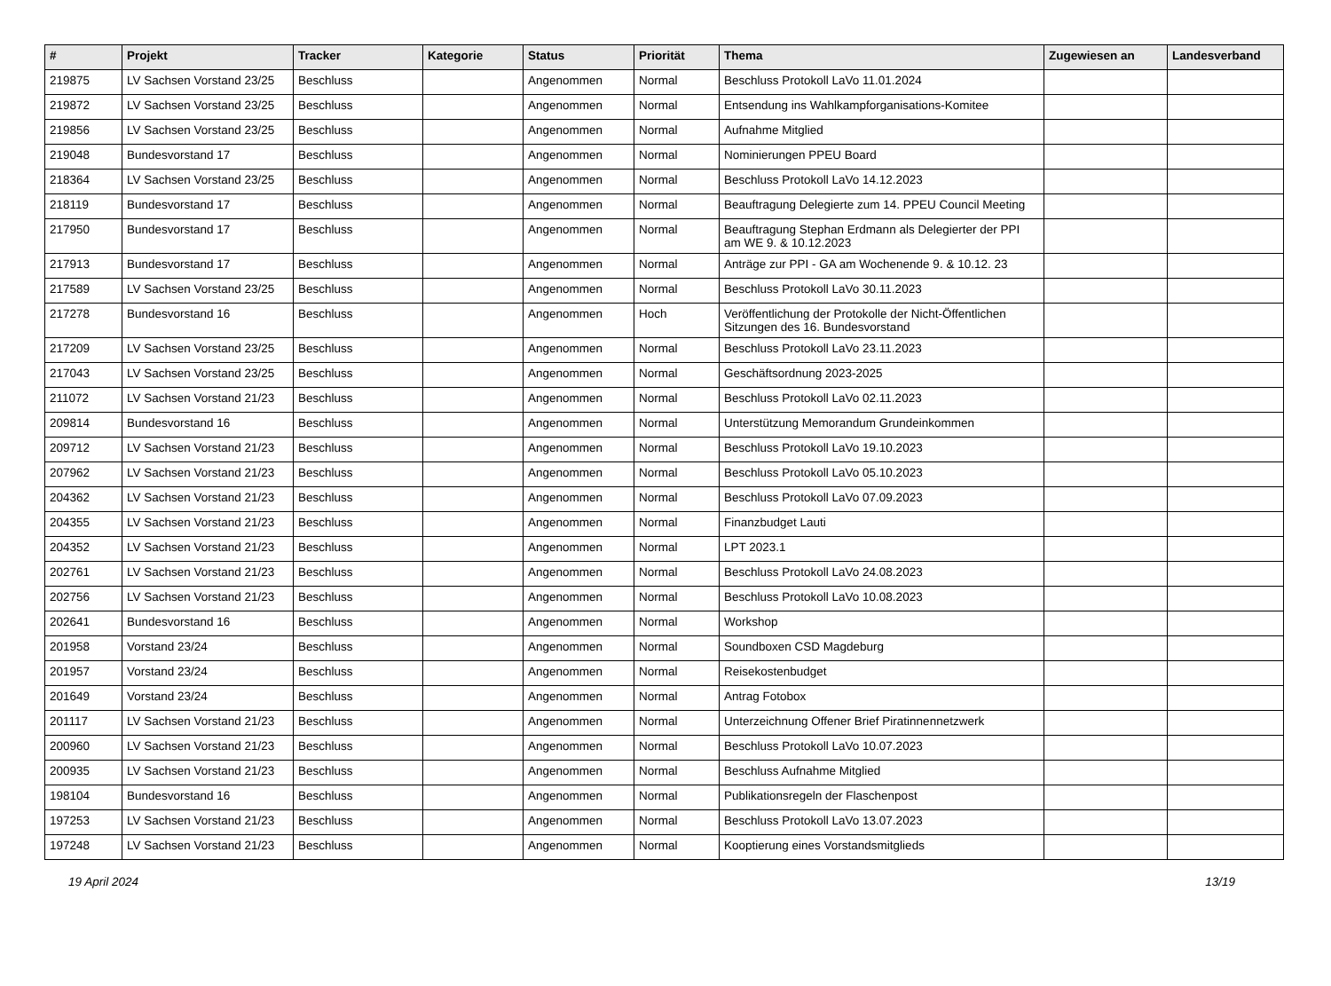| # | Projekt | Tracker | Kategorie | Status | Priorität | Thema | Zugewiesen an | Landesverband |
| --- | --- | --- | --- | --- | --- | --- | --- | --- |
| 219875 | LV Sachsen Vorstand 23/25 | Beschluss | | Angenommen | Normal | Beschluss Protokoll LaVo 11.01.2024 | | |
| 219872 | LV Sachsen Vorstand 23/25 | Beschluss | | Angenommen | Normal | Entsendung ins Wahlkampforganisations-Komitee | | |
| 219856 | LV Sachsen Vorstand 23/25 | Beschluss | | Angenommen | Normal | Aufnahme Mitglied | | |
| 219048 | Bundesvorstand 17 | Beschluss | | Angenommen | Normal | Nominierungen PPEU Board | | |
| 218364 | LV Sachsen Vorstand 23/25 | Beschluss | | Angenommen | Normal | Beschluss Protokoll LaVo 14.12.2023 | | |
| 218119 | Bundesvorstand 17 | Beschluss | | Angenommen | Normal | Beauftragung Delegierte zum 14. PPEU Council Meeting | | |
| 217950 | Bundesvorstand 17 | Beschluss | | Angenommen | Normal | Beauftragung Stephan Erdmann als Delegierter der PPI am WE 9. & 10.12.2023 | | |
| 217913 | Bundesvorstand 17 | Beschluss | | Angenommen | Normal | Anträge zur PPI - GA am Wochenende 9. & 10.12. 23 | | |
| 217589 | LV Sachsen Vorstand 23/25 | Beschluss | | Angenommen | Normal | Beschluss Protokoll LaVo 30.11.2023 | | |
| 217278 | Bundesvorstand 16 | Beschluss | | Angenommen | Hoch | Veröffentlichung der Protokolle der Nicht-Öffentlichen Sitzungen des 16. Bundesvorstand | | |
| 217209 | LV Sachsen Vorstand 23/25 | Beschluss | | Angenommen | Normal | Beschluss Protokoll LaVo 23.11.2023 | | |
| 217043 | LV Sachsen Vorstand 23/25 | Beschluss | | Angenommen | Normal | Geschäftsordnung 2023-2025 | | |
| 211072 | LV Sachsen Vorstand 21/23 | Beschluss | | Angenommen | Normal | Beschluss Protokoll LaVo 02.11.2023 | | |
| 209814 | Bundesvorstand 16 | Beschluss | | Angenommen | Normal | Unterstützung Memorandum Grundeinkommen | | |
| 209712 | LV Sachsen Vorstand 21/23 | Beschluss | | Angenommen | Normal | Beschluss Protokoll LaVo 19.10.2023 | | |
| 207962 | LV Sachsen Vorstand 21/23 | Beschluss | | Angenommen | Normal | Beschluss Protokoll LaVo 05.10.2023 | | |
| 204362 | LV Sachsen Vorstand 21/23 | Beschluss | | Angenommen | Normal | Beschluss Protokoll LaVo 07.09.2023 | | |
| 204355 | LV Sachsen Vorstand 21/23 | Beschluss | | Angenommen | Normal | Finanzbudget Lauti | | |
| 204352 | LV Sachsen Vorstand 21/23 | Beschluss | | Angenommen | Normal | LPT 2023.1 | | |
| 202761 | LV Sachsen Vorstand 21/23 | Beschluss | | Angenommen | Normal | Beschluss Protokoll LaVo 24.08.2023 | | |
| 202756 | LV Sachsen Vorstand 21/23 | Beschluss | | Angenommen | Normal | Beschluss Protokoll LaVo 10.08.2023 | | |
| 202641 | Bundesvorstand 16 | Beschluss | | Angenommen | Normal | Workshop | | |
| 201958 | Vorstand 23/24 | Beschluss | | Angenommen | Normal | Soundboxen CSD Magdeburg | | |
| 201957 | Vorstand 23/24 | Beschluss | | Angenommen | Normal | Reisekostenbudget | | |
| 201649 | Vorstand 23/24 | Beschluss | | Angenommen | Normal | Antrag Fotobox | | |
| 201117 | LV Sachsen Vorstand 21/23 | Beschluss | | Angenommen | Normal | Unterzeichnung Offener Brief Piratinnennetzwerk | | |
| 200960 | LV Sachsen Vorstand 21/23 | Beschluss | | Angenommen | Normal | Beschluss Protokoll LaVo 10.07.2023 | | |
| 200935 | LV Sachsen Vorstand 21/23 | Beschluss | | Angenommen | Normal | Beschluss Aufnahme Mitglied | | |
| 198104 | Bundesvorstand 16 | Beschluss | | Angenommen | Normal | Publikationsregeln der Flaschenpost | | |
| 197253 | LV Sachsen Vorstand 21/23 | Beschluss | | Angenommen | Normal | Beschluss Protokoll LaVo 13.07.2023 | | |
| 197248 | LV Sachsen Vorstand 21/23 | Beschluss | | Angenommen | Normal | Kooptierung eines Vorstandsmitglieds | | |
19 April 2024 13/19